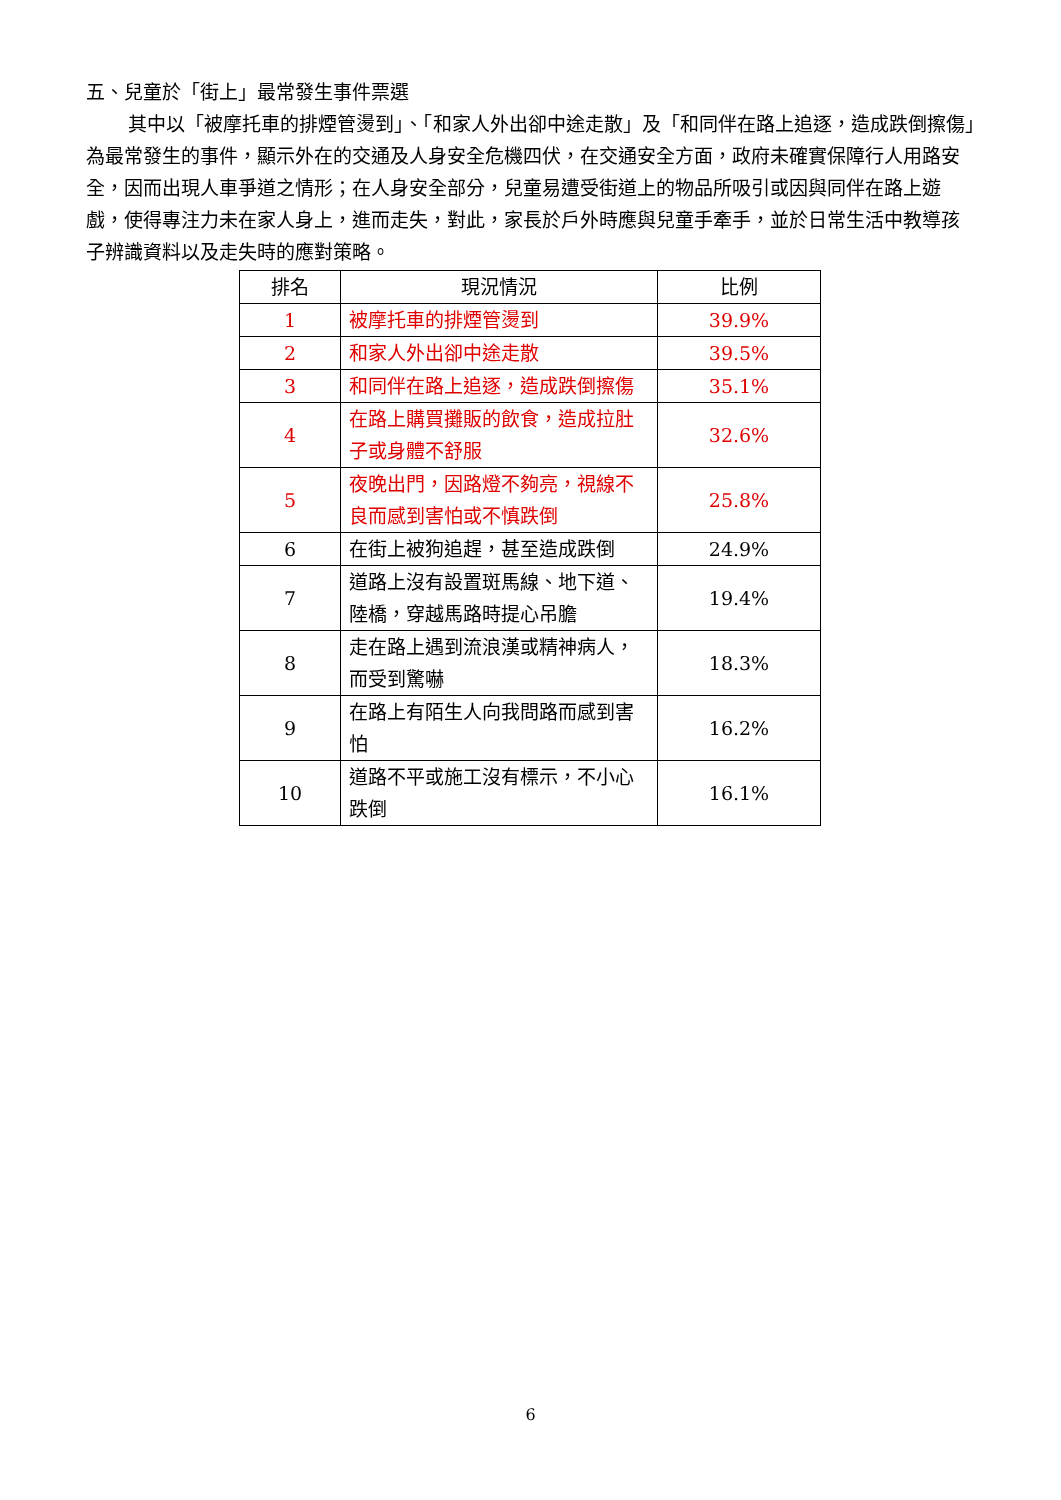五、兒童於「街上」最常發生事件票選
其中以「被摩托車的排煙管燙到」、「和家人外出卻中途走散」及「和同伴在路上追逐，造成跌倒擦傷」為最常發生的事件，顯示外在的交通及人身安全危機四伏，在交通安全方面，政府未確實保障行人用路安全，因而出現人車爭道之情形；在人身安全部分，兒童易遭受街道上的物品所吸引或因與同伴在路上遊戲，使得專注力未在家人身上，進而走失，對此，家長於戶外時應與兒童手牽手，並於日常生活中教導孩子辨識資料以及走失時的應對策略。
| 排名 | 現況情況 | 比例 |
| --- | --- | --- |
| 1 | 被摩托車的排煙管燙到 | 39.9% |
| 2 | 和家人外出卻中途走散 | 39.5% |
| 3 | 和同伴在路上追逐，造成跌倒擦傷 | 35.1% |
| 4 | 在路上購買攤販的飲食，造成拉肚子或身體不舒服 | 32.6% |
| 5 | 夜晚出門，因路燈不夠亮，視線不良而感到害怕或不慎跌倒 | 25.8% |
| 6 | 在街上被狗追趕，甚至造成跌倒 | 24.9% |
| 7 | 道路上沒有設置斑馬線、地下道、陸橋，穿越馬路時提心吊膽 | 19.4% |
| 8 | 走在路上遇到流浪漢或精神病人，而受到驚嚇 | 18.3% |
| 9 | 在路上有陌生人向我問路而感到害怕 | 16.2% |
| 10 | 道路不平或施工沒有標示，不小心跌倒 | 16.1% |
6